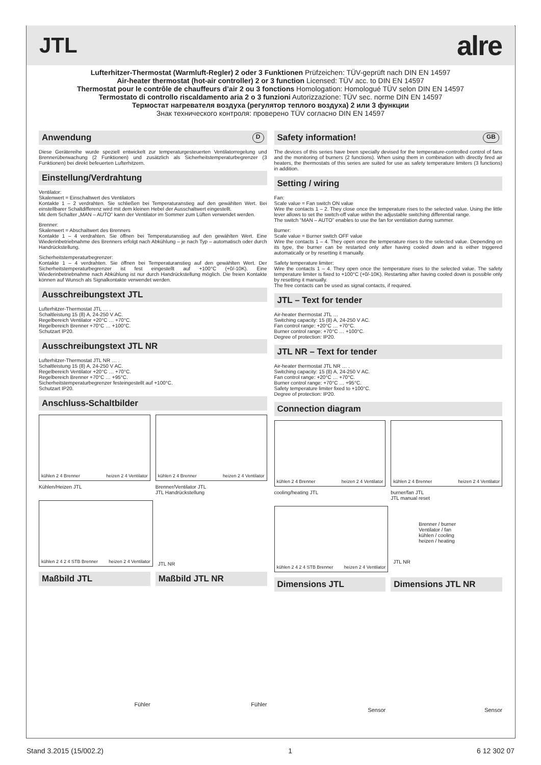JTL
alre
Lufterhitzer-Thermostat (Warmluft-Regler) 2 oder 3 Funktionen Prüfzeichen: TÜV-geprüft nach DIN EN 14597
Air-heater thermostat (hot-air controller) 2 or 3 function Licensed: TÜV acc. to DIN EN 14597
Thermostat pour le contrôle de chauffeurs d’air 2 ou 3 fonctions Homologation: Homologué TÜV selon DIN EN 14597
Termostato di controllo riscaldamento aria 2 o 3 funzioni Autorizzazione: TÜV sec. norme DIN EN 14597
Термостат нагревателя воздуха (регулятор теплого воздуха) 2 или 3 функции
Знак технического контроля: проверено TÜV согласно DIN EN 14597
Anwendung D
Diese Gerätereihe wurde speziell entwickelt zur temperaturgesteuerten Ventilatorregelung und Brennerüberwachung (2 Funktionen) und zusätzlich als Sicherheitstemperaturbegrenzer (3 Funktionen) bei direkt befeuerten Lufterhitzern.
Einstellung/Verdrahtung
Ventilator:
Skalenwert = Einschaltwert des Ventilators
Kontakte 1 – 2 verdrahten. Sie schließen bei Temperaturanstieg auf den gewählten Wert. Bei einstellbarer Schaltdifferenz wird mit dem kleinen Hebel der Ausschaltwert eingestellt.
Mit dem Schalter „MAN – AUTO“ kann der Ventilator im Sommer zum Lüften verwendet werden.
Brenner:
Skalenwert = Abschaltwert des Brenners
Kontakte 1 – 4 verdrahten. Sie öffnen bei Temperaturanstieg auf den gewählten Wert. Eine Wiederinbetriebnahme des Brenners erfolgt nach Abkühlung – je nach Typ – automatisch oder durch Handrückstellung.
Sicherheitstemperaturbegrenzer:
Kontakte 1 – 4 verdrahten. Sie öffnen bei Temperaturanstieg auf den gewählten Wert. Der Sicherheitstemperaturbegrenzer ist fest eingestellt auf +100°C (+0/-10K). Eine Wiederinbetriebnahme nach Abkühlung ist nur durch Handrückstellung möglich. Die freien Kontakte können auf Wunsch als Signalkontakte verwendet werden.
Ausschreibungstext JTL
Lufterhitzer-Thermostat JTL … .
Schaltleistung 15 (8) A, 24-250 V AC.
Regelbereich Ventilator +20°C … +70°C.
Regelbereich Brenner +70°C … +100°C.
Schutzart IP20.
Ausschreibungstext JTL NR
Lufterhitzer-Thermostat JTL NR … .
Schaltleistung 15 (8) A, 24-250 V AC.
Regelbereich Ventilator +20°C … +70°C.
Regelbereich Brenner +70°C … +95°C.
Sicherheitstemperaturbegrenzer festeingestellt auf +100°C.
Schutzart IP20.
Anschluss-Schaltbilder
kühlen 2 4 Brenner heizen 2 4 Ventilator
kühlen 2 4 Brenner heizen 2 4 Ventilator
Kühlen/Heizen JTL Brenner/Ventilator JTL
JTL Handrückstellung
kühlen 2 4 2 4 STB Brenner heizen 2 4 Ventilator
JTL NR
Maßbild JTL Maßbild JTL NR
Fühler Fühler
Safety information! GB
The devices of this series have been specially devised for the temperature-controlled control of fans and the monitoring of burners (2 functions). When using them in combination with directly fired air heaters, the thermostats of this series are suited for use as safety temperature limiters (3 functions) in addition.
Setting / wiring
Fan:
Scale value = Fan switch ON value
Wire the contacts 1 – 2. They close once the temperature rises to the selected value. Using the little lever allows to set the switch-off value within the adjustable switching differential range.
The switch “MAN – AUTO” enables to use the fan for ventilation during summer.
Burner:
Scale value = Burner switch OFF value
Wire the contacts 1 – 4. They open once the temperature rises to the selected value. Depending on its type, the burner can be restarted only after having cooled down and is either triggered automatically or by resetting it manually.
Safety temperature limiter:
Wire the contacts 1 – 4. They open once the temperature rises to the selected value. The safety temperature limiter is fixed to +100°C (+0/-10K). Restarting after having cooled down is possible only by resetting it manually.
The free contacts can be used as signal contacts, if required.
JTL – Text for tender
Air-heater thermostat JTL …
Switching capacity: 15 (8) A, 24-250 V AC.
Fan control range: +20°C … +70°C.
Burner control range: +70°C … +100°C.
Degree of protection: IP20.
JTL NR – Text for tender
Air-heater thermostat JTL NR … .
Switching capacity: 15 (8) A, 24-250 V AC.
Fan control range: +20°C … +70°C.
Burner control range: +70°C … +95°C.
Safety temperature limiter fixed to +100°C.
Degree of protection: IP20.
Connection diagram
kühlen 2 4 Brenner heizen 2 4 Ventilator
kühlen 2 4 Brenner heizen 2 4 Ventilator
cooling/heating JTL burner/fan JTL
JTL manual reset
kühlen 2 4 2 4 STB Brenner heizen 2 4 Ventilator
Brenner / burner
Ventilator / fan
kühlen / cooling
heizen / heating
JTL NR
Dimensions JTL Dimensions JTL NR
Sensor Sensor
Stand 3.2015 (15/002.2) 1 6 12 302 07